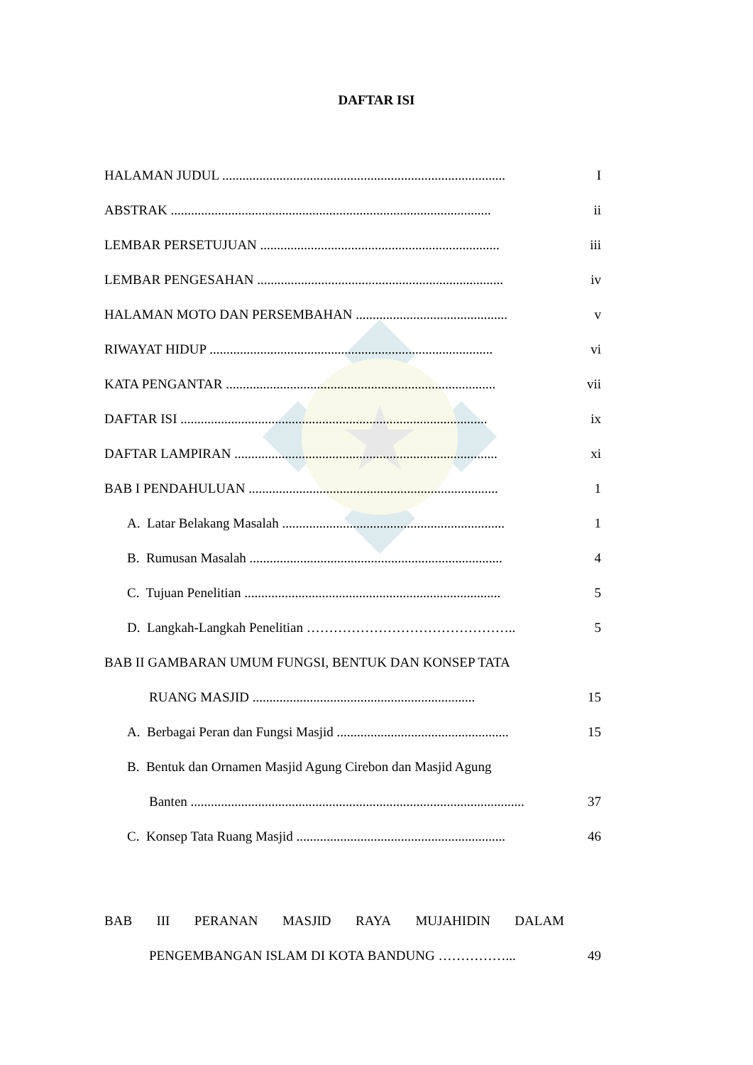DAFTAR ISI
| HALAMAN JUDUL .................................................................................... | I |
| ABSTRAK ............................................................................................... | ii |
| LEMBAR PERSETUJUAN ....................................................................... | iii |
| LEMBAR PENGESAHAN ......................................................................... | iv |
| HALAMAN MOTO DAN PERSEMBAHAN ............................................. | v |
| RIWAYAT HIDUP .................................................................................... | vi |
| KATA PENGANTAR ................................................................................ | vii |
| DAFTAR ISI ........................................................................................... | ix |
| DAFTAR LAMPIRAN .............................................................................. | xi |
| BAB I PENDAHULUAN .......................................................................... | 1 |
| A. Latar Belakang Masalah .................................................................. | 1 |
| B. Rumusan Masalah ........................................................................... | 4 |
| C. Tujuan Penelitian ............................................................................ | 5 |
| D. Langkah-Langkah Penelitian ……………………………………….. | 5 |
| BAB II GAMBARAN UMUM FUNGSI, BENTUK DAN KONSEP TATA | |
| RUANG MASJID .................................................................. | 15 |
| A. Berbagai Peran dan Fungsi Masjid ................................................... | 15 |
| B. Bentuk dan Ornamen Masjid Agung Cirebon dan Masjid Agung | |
| Banten ................................................................................................... | 37 |
| C. Konsep Tata Ruang Masjid .............................................................. | 46 |
| BAB III PERANAN MASJID RAYA MUJAHIDIN DALAM | |
| PENGEMBANGAN ISLAM DI KOTA BANDUNG ……………... | 49 |